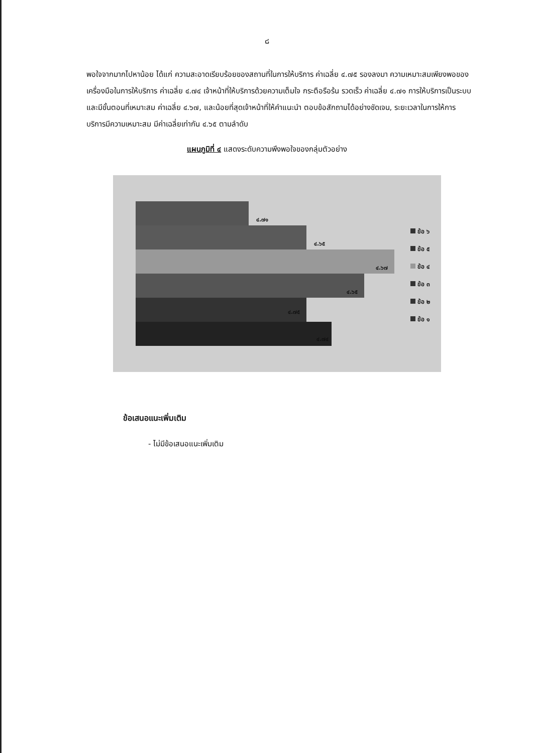๘
พอใจจากมากไปหาน้อย ได้แก่ ความสะอาดเรียบร้อยของสถานที่ในการให้บริการ ค่าเฉลี่ย ๔.๗๕ รองลงมา ความเหมาะสมเพียงพอของเครื่องมือในการให้บริการ ค่าเฉลี่ย ๔.๗๔ เจ้าหน้าที่ให้บริการด้วยความเต็มใจ กระตือรือร้น รวดเร็ว ค่าเฉลี่ย ๔.๗๑ การให้บริการเป็นระบบและมีขั้นตอนที่เหมาะสม ค่าเฉลี่ย ๔.๖๗, และน้อยที่สุดเจ้าหน้าที่ให้คำแนะนำ ตอบข้อสักถามได้อย่างชัดเจน, ระยะเวลาในการให้การบริการมีความเหมาะสม มีค่าเฉลี่ยเท่ากัน ๔.๖๕ ตามลำดับ
แผนภูมิที่ ๔ แสดงระดับความพึงพอใจของกลุ่มตัวอย่าง
๔.๗๑
๔.๖๕
๔.๖๗
๔.๖๕
๔.๗๕
๔.๗๔
ข้อ ๖
ข้อ ๕
ข้อ ๔
ข้อ ๓
ข้อ ๒
ข้อ ๑
ข้อเสนอแนะเพิ่มเติม
- ไม่มีข้อเสนอแนะเพิ่มเติม